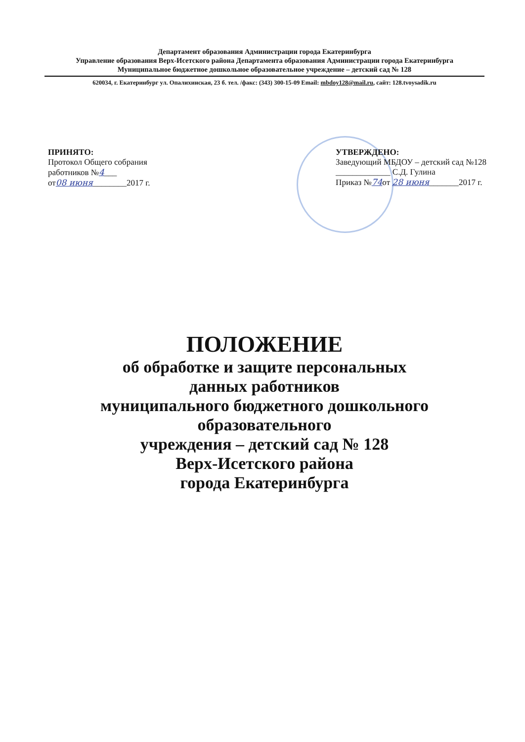Департамент образования Администрации города Екатеринбурга
Управление образования Верх-Исетского района Департамента образования Администрации города Екатеринбурга
Муниципальное бюджетное дошкольное образовательное учреждение – детский сад № 128
620034, г. Екатеринбург ул. Опалихинская, 23 б. тел. /факс: (343) 300-15-09 Email: mbdoy128@mail.ru, сайт: 128.tvoysadik.ru
ПРИНЯТО:
Протокол Общего собрания
работников №4___
от08 июня________2017 г.
УТВЕРЖДЕНО:
Заведующий МБДОУ – детский сад №128
_____________ С.Д. Гулина
Приказ №74от 28 июня_______2017 г.
ПОЛОЖЕНИЕ
об обработке и защите персональных
данных работников
муниципального бюджетного дошкольного
образовательного
учреждения – детский сад № 128
Верх-Исетского района
города Екатеринбурга